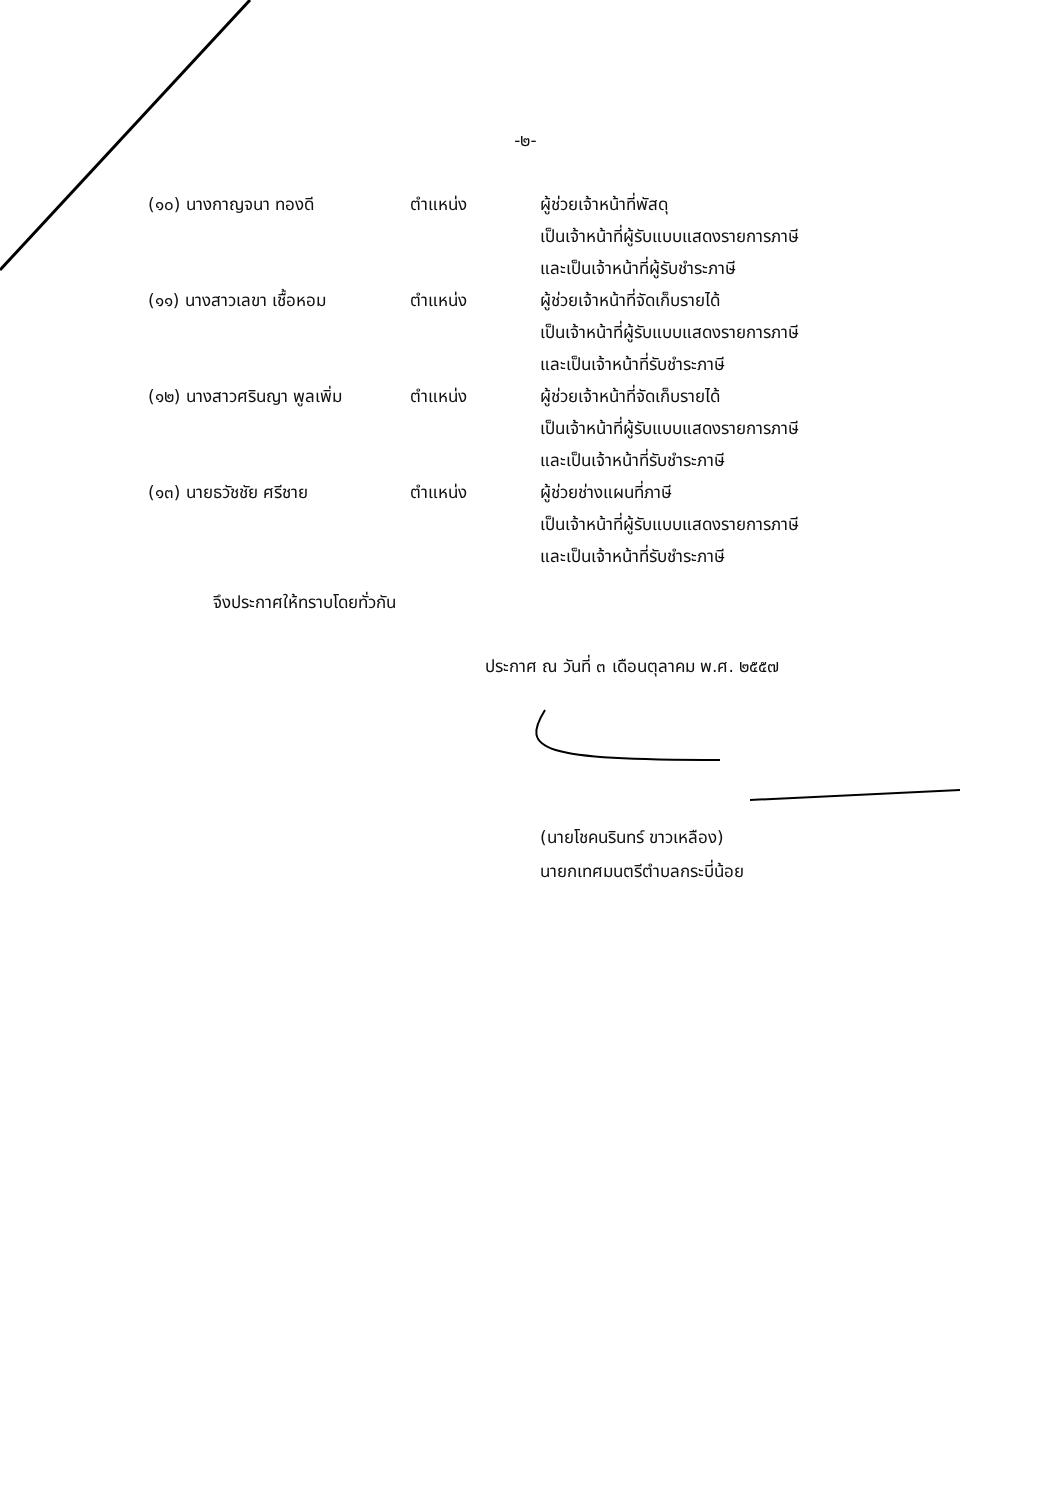-๒-
| (๑๐) นางกาญจนา ทองดี | ตำแหน่ง | ผู้ช่วยเจ้าหน้าที่พัสดุ เป็นเจ้าหน้าที่ผู้รับแบบแสดงรายการภาษี และเป็นเจ้าหน้าที่ผู้รับชำระภาษี |
| (๑๑) นางสาวเลขา เชื้อหอม | ตำแหน่ง | ผู้ช่วยเจ้าหน้าที่จัดเก็บรายได้ เป็นเจ้าหน้าที่ผู้รับแบบแสดงรายการภาษี และเป็นเจ้าหน้าที่รับชำระภาษี |
| (๑๒) นางสาวศรินญา พูลเพิ่ม | ตำแหน่ง | ผู้ช่วยเจ้าหน้าที่จัดเก็บรายได้ เป็นเจ้าหน้าที่ผู้รับแบบแสดงรายการภาษี และเป็นเจ้าหน้าที่รับชำระภาษี |
| (๑๓) นายธวัชชัย ศรีชาย | ตำแหน่ง | ผู้ช่วยช่างแผนที่ภาษี เป็นเจ้าหน้าที่ผู้รับแบบแสดงรายการภาษี และเป็นเจ้าหน้าที่รับชำระภาษี |
จึงประกาศให้ทราบโดยทั่วกัน
ประกาศ ณ วันที่ ๓ เดือนตุลาคม พ.ศ. ๒๕๕๗
(นายโชคนรินทร์ ขาวเหลือง)
นายกเทศมนตรีตำบลกระบี่น้อย